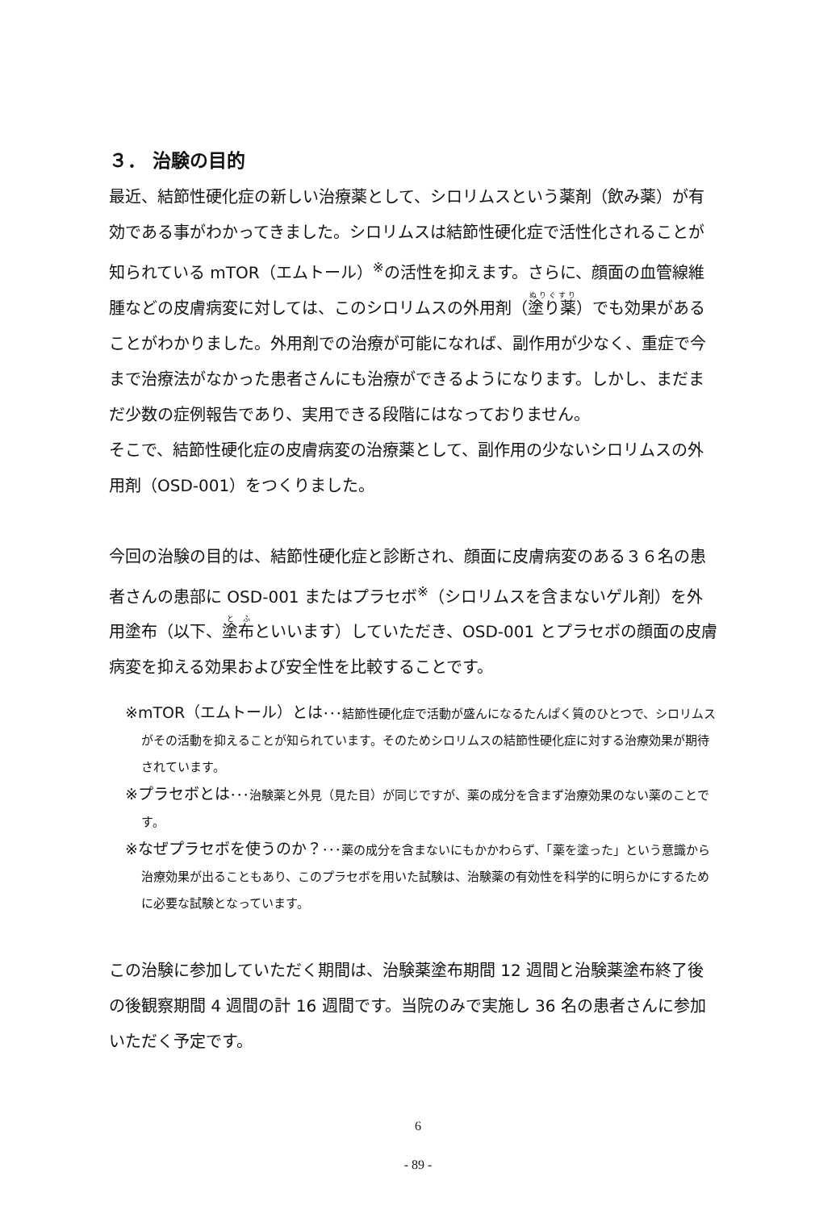３． 治験の目的
最近、結節性硬化症の新しい治療薬として、シロリムスという薬剤（飲み薬）が有効である事がわかってきました。シロリムスは結節性硬化症で活性化されることが知られている mTOR（エムトール）<sup>※</sup>の活性を抑えます。さらに、顔面の血管線維腫などの皮膚病変に対しては、このシロリムスの外用剤（塗り薬）でも効果があることがわかりました。外用剤での治療が可能になれば、副作用が少なく、重症で今まで治療法がなかった患者さんにも治療ができるようになります。しかし、まだまだ少数の症例報告であり、実用できる段階にはなっておりません。
そこで、結節性硬化症の皮膚病変の治療薬として、副作用の少ないシロリムスの外用剤（OSD-001）をつくりました。
今回の治験の目的は、結節性硬化症と診断され、顔面に皮膚病変のある３６名の患者さんの患部に OSD-001 またはプラセボ<sup>※</sup>（シロリムスを含まないゲル剤）を外用塗布（以下、塗布といいます）していただき、OSD-001 とプラセボの顔面の皮膚病変を抑える効果および安全性を比較することです。
※mTOR（エムトール）とは･･･結節性硬化症で活動が盛んになるたんぱく質のひとつで、シロリムスがその活動を抑えることが知られています。そのためシロリムスの結節性硬化症に対する治療効果が期待されています。
※プラセボとは･･･治験薬と外見（見た目）が同じですが、薬の成分を含まず治療効果のない薬のことです。
※なぜプラセボを使うのか？･･･薬の成分を含まないにもかかわらず、「薬を塗った」という意識から治療効果が出ることもあり、このプラセボを用いた試験は、治験薬の有効性を科学的に明らかにするために必要な試験となっています。
この治験に参加していただく期間は、治験薬塗布期間 12 週間と治験薬塗布終了後の後観察期間 4 週間の計 16 週間です。当院のみで実施し 36 名の患者さんに参加いただく予定です。
6
- 89 -